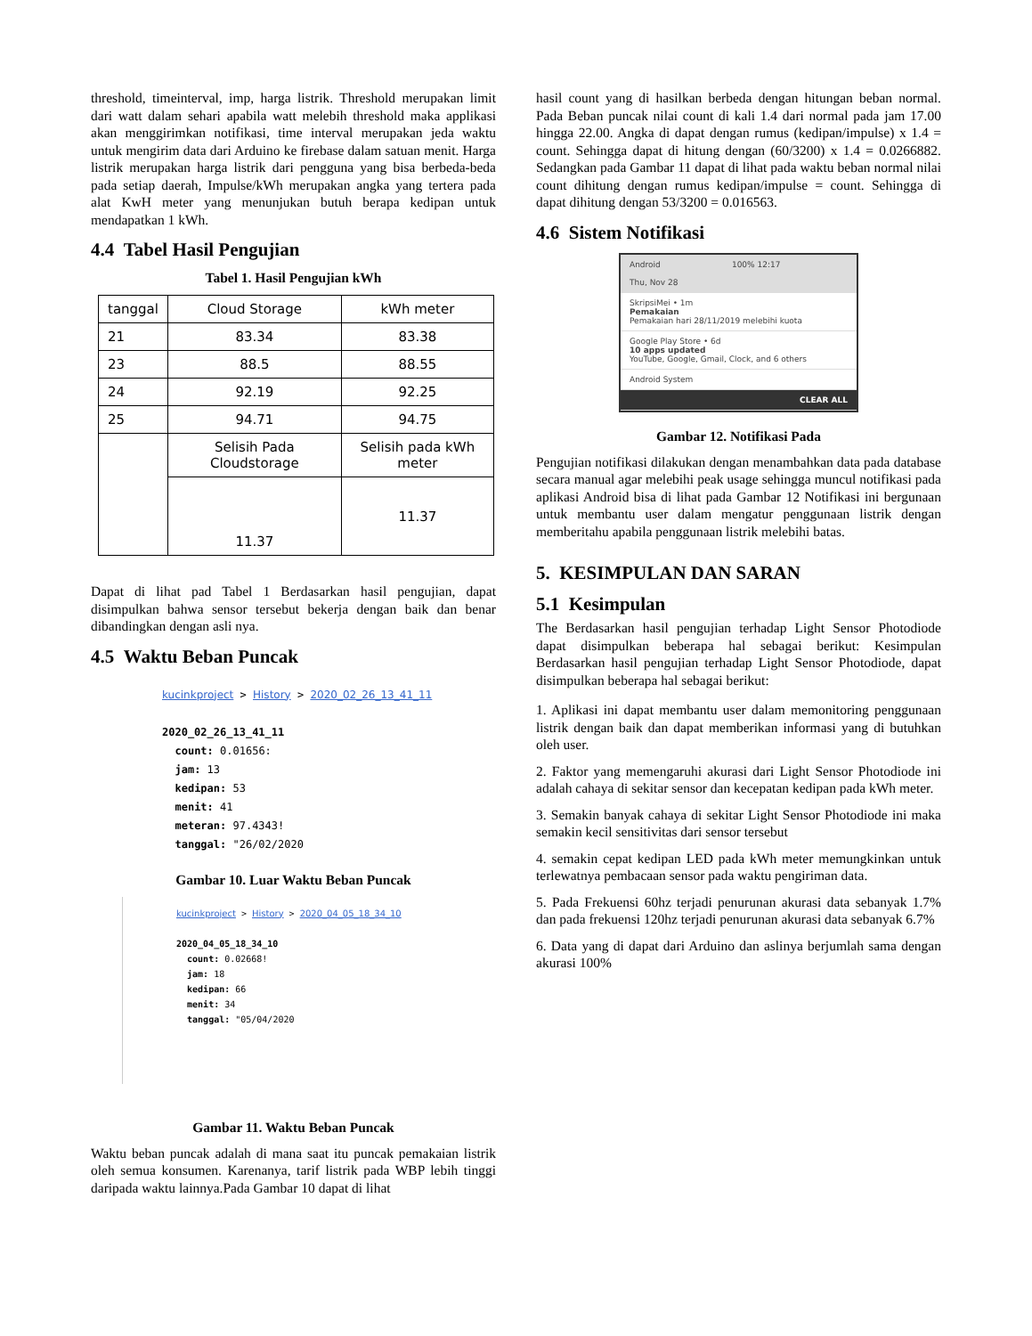threshold, timeinterval, imp, harga listrik. Threshold merupakan limit dari watt dalam sehari apabila watt melebih threshold maka applikasi akan menggirimkan notifikasi, time interval merupakan jeda waktu untuk mengirim data dari Arduino ke firebase dalam satuan menit. Harga listrik merupakan harga listrik dari pengguna yang bisa berbeda-beda pada setiap daerah, Impulse/kWh merupakan angka yang tertera pada alat KwH meter yang menunjukan butuh berapa kedipan untuk mendapatkan 1 kWh.
4.4 Tabel Hasil Pengujian
Tabel 1. Hasil Pengujian kWh
| tanggal | Cloud Storage | kWh meter |
| 21 | 83.34 | 83.38 |
| 23 | 88.5 | 88.55 |
| 24 | 92.19 | 92.25 |
| 25 | 94.71 | 94.75 |
| | Selisih Pada Cloudstorage | Selisih pada kWh meter |
| | 11.37 | 11.37 |
Dapat di lihat pad Tabel 1 Berdasarkan hasil pengujian, dapat disimpulkan bahwa sensor tersebut bekerja dengan baik dan benar dibandingkan dengan asli nya.
4.5 Waktu Beban Puncak
kucinkproject > History > 2020_02_26_13_41_11
2020_02_26_13_41_11
count: 0.01656:
jam: 13
kedipan: 53
menit: 41
meteran: 97.4343!
tanggal: "26/02/2020
Gambar 10. Luar Waktu Beban Puncak
kucinkproject > History > 2020_04_05_18_34_10
2020_04_05_18_34_10
count: 0.02668!
jam: 18
kedipan: 66
menit: 34
tanggal: "05/04/2020
Gambar 11. Waktu Beban Puncak
Waktu beban puncak adalah di mana saat itu puncak pemakaian listrik oleh semua konsumen. Karenanya, tarif listrik pada WBP lebih tinggi daripada waktu lainnya.Pada Gambar 10 dapat di lihat
hasil count yang di hasilkan berbeda dengan hitungan beban normal. Pada Beban puncak nilai count di kali 1.4 dari normal pada jam 17.00 hingga 22.00. Angka di dapat dengan rumus (kedipan/impulse) x 1.4 = count. Sehingga dapat di hitung dengan (60/3200) x 1.4 = 0.0266882. Sedangkan pada Gambar 11 dapat di lihat pada waktu beban normal nilai count dihitung dengan rumus kedipan/impulse = count. Sehingga di dapat dihitung dengan 53/3200 = 0.016563.
4.6 Sistem Notifikasi
Android 100% 12:17
Thu, Nov 28
SkripsiMei • 1m
Pemakaian
Pemakaian hari 28/11/2019 melebihi kuota
Google Play Store • 6d
10 apps updated
YouTube, Google, Gmail, Clock, and 6 others
Android System
CLEAR ALL
Gambar 12. Notifikasi Pada
Pengujian notifikasi dilakukan dengan menambahkan data pada database secara manual agar melebihi peak usage sehingga muncul notifikasi pada aplikasi Android bisa di lihat pada Gambar 12 Notifikasi ini bergunaan untuk membantu user dalam mengatur penggunaan listrik dengan memberitahu apabila penggunaan listrik melebihi batas.
5. KESIMPULAN DAN SARAN
5.1 Kesimpulan
The Berdasarkan hasil pengujian terhadap Light Sensor Photodiode dapat disimpulkan beberapa hal sebagai berikut: Kesimpulan Berdasarkan hasil pengujian terhadap Light Sensor Photodiode, dapat disimpulkan beberapa hal sebagai berikut:
1. Aplikasi ini dapat membantu user dalam memonitoring penggunaan listrik dengan baik dan dapat memberikan informasi yang di butuhkan oleh user.
2. Faktor yang memengaruhi akurasi dari Light Sensor Photodiode ini adalah cahaya di sekitar sensor dan kecepatan kedipan pada kWh meter.
3. Semakin banyak cahaya di sekitar Light Sensor Photodiode ini maka semakin kecil sensitivitas dari sensor tersebut
4. semakin cepat kedipan LED pada kWh meter memungkinkan untuk terlewatnya pembacaan sensor pada waktu pengiriman data.
5. Pada Frekuensi 60hz terjadi penurunan akurasi data sebanyak 1.7% dan pada frekuensi 120hz terjadi penurunan akurasi data sebanyak 6.7%
6. Data yang di dapat dari Arduino dan aslinya berjumlah sama dengan akurasi 100%